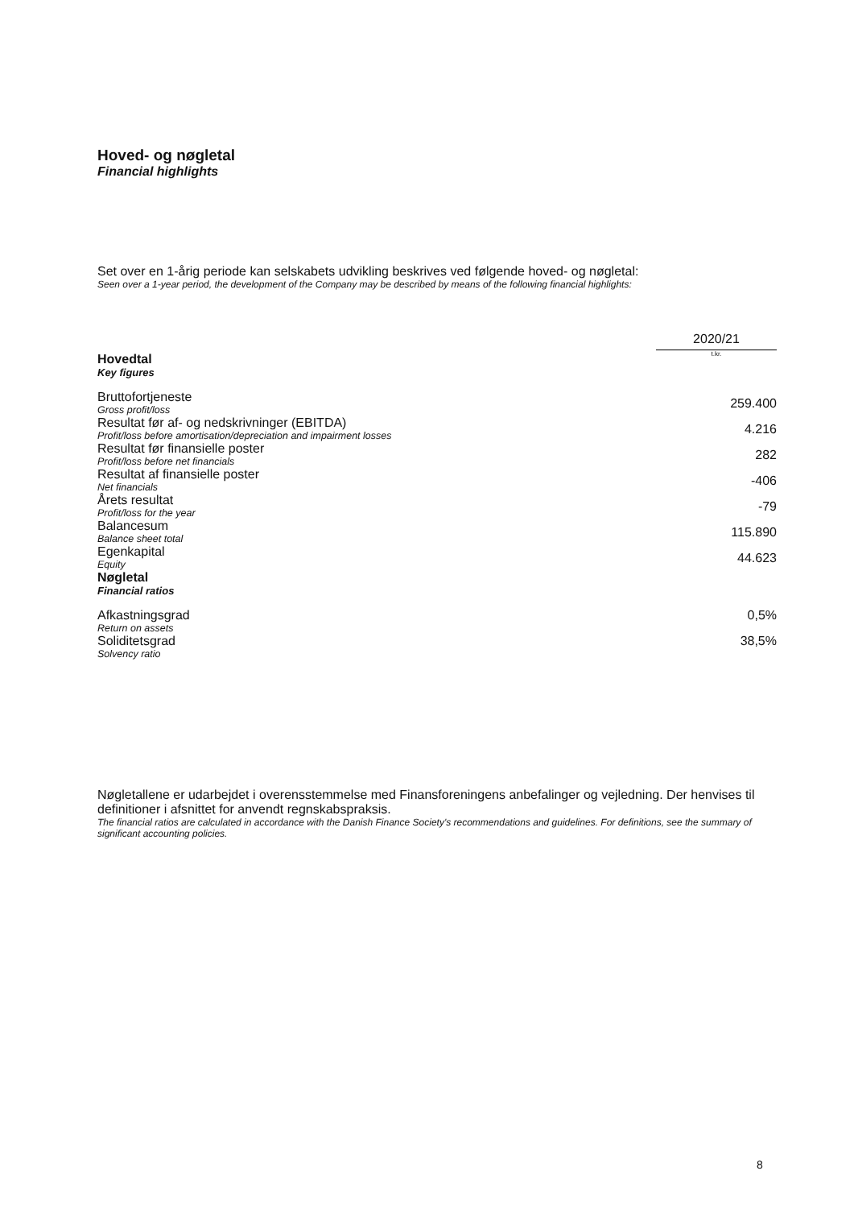Hoved- og nøgletal
Financial highlights
Set over en 1-årig periode kan selskabets udvikling beskrives ved følgende hoved- og nøgletal:
Seen over a 1-year period, the development of the Company may be described by means of the following financial highlights:
| | 2020/21 |
| Hovedtal Key figures | t.kr. |
| Bruttofortjeneste Gross profit/loss | 259.400 |
| Resultat før af- og nedskrivninger (EBITDA) Profit/loss before amortisation/depreciation and impairment losses | 4.216 |
| Resultat før finansielle poster Profit/loss before net financials | 282 |
| Resultat af finansielle poster Net financials | -406 |
| Årets resultat Profit/loss for the year | -79 |
| Balancesum Balance sheet total | 115.890 |
| Egenkapital Equity | 44.623 |
| Nøgletal Financial ratios | |
| Afkastningsgrad Return on assets | 0,5% |
| Soliditetsgrad Solvency ratio | 38,5% |
Nøgletallene er udarbejdet i overensstemmelse med Finansforeningens anbefalinger og vejledning. Der henvises til definitioner i afsnittet for anvendt regnskabspraksis.
The financial ratios are calculated in accordance with the Danish Finance Society's recommendations and guidelines. For definitions, see the summary of significant accounting policies.
8